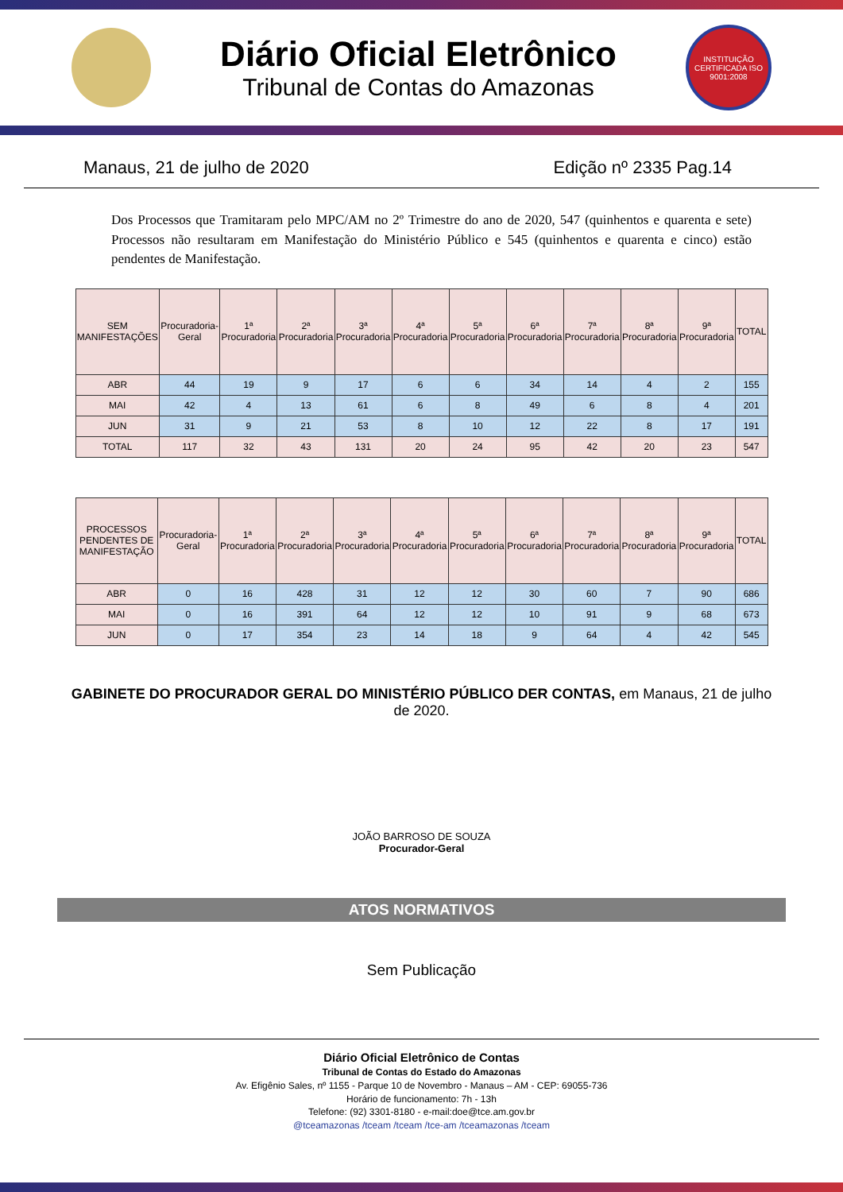Diário Oficial Eletrônico
Tribunal de Contas do Amazonas
INSTITUIÇÃO CERTIFICADA ISO 9001:2008
Manaus, 21 de julho de 2020 Edição nº 2335 Pag.14
Dos Processos que Tramitaram pelo MPC/AM no 2º Trimestre do ano de 2020, 547 (quinhentos e quarenta e sete) Processos não resultaram em Manifestação do Ministério Público e 545 (quinhentos e quarenta e cinco) estão pendentes de Manifestação.
| SEM MANIFESTAÇÕES | Procuradoria-Geral | 1ª Procuradoria | 2ª Procuradoria | 3ª Procuradoria | 4ª Procuradoria | 5ª Procuradoria | 6ª Procuradoria | 7ª Procuradoria | 8ª Procuradoria | 9ª Procuradoria | TOTAL |
| --- | --- | --- | --- | --- | --- | --- | --- | --- | --- | --- | --- |
| ABR | 44 | 19 | 9 | 17 | 6 | 6 | 34 | 14 | 4 | 2 | 155 |
| MAI | 42 | 4 | 13 | 61 | 6 | 8 | 49 | 6 | 8 | 4 | 201 |
| JUN | 31 | 9 | 21 | 53 | 8 | 10 | 12 | 22 | 8 | 17 | 191 |
| TOTAL | 117 | 32 | 43 | 131 | 20 | 24 | 95 | 42 | 20 | 23 | 547 |
| PROCESSOS PENDENTES DE MANIFESTAÇÃO | Procuradoria-Geral | 1ª Procuradoria | 2ª Procuradoria | 3ª Procuradoria | 4ª Procuradoria | 5ª Procuradoria | 6ª Procuradoria | 7ª Procuradoria | 8ª Procuradoria | 9ª Procuradoria | TOTAL |
| --- | --- | --- | --- | --- | --- | --- | --- | --- | --- | --- | --- |
| ABR | 0 | 16 | 428 | 31 | 12 | 12 | 30 | 60 | 7 | 90 | 686 |
| MAI | 0 | 16 | 391 | 64 | 12 | 12 | 10 | 91 | 9 | 68 | 673 |
| JUN | 0 | 17 | 354 | 23 | 14 | 18 | 9 | 64 | 4 | 42 | 545 |
GABINETE DO PROCURADOR GERAL DO MINISTÉRIO PÚBLICO DER CONTAS, em Manaus, 21 de julho de 2020.
JOÃO BARROSO DE SOUZA
Procurador-Geral
ATOS NORMATIVOS
Sem Publicação
Diário Oficial Eletrônico de Contas
Tribunal de Contas do Estado do Amazonas
Av. Efigênio Sales, nº 1155 - Parque 10 de Novembro - Manaus – AM - CEP: 69055-736
Horário de funcionamento: 7h - 13h
Telefone: (92) 3301-8180 - e-mail:doe@tce.am.gov.br
@tceamazonas /tceam /tceam /tce-am /tceamazonas /tceam